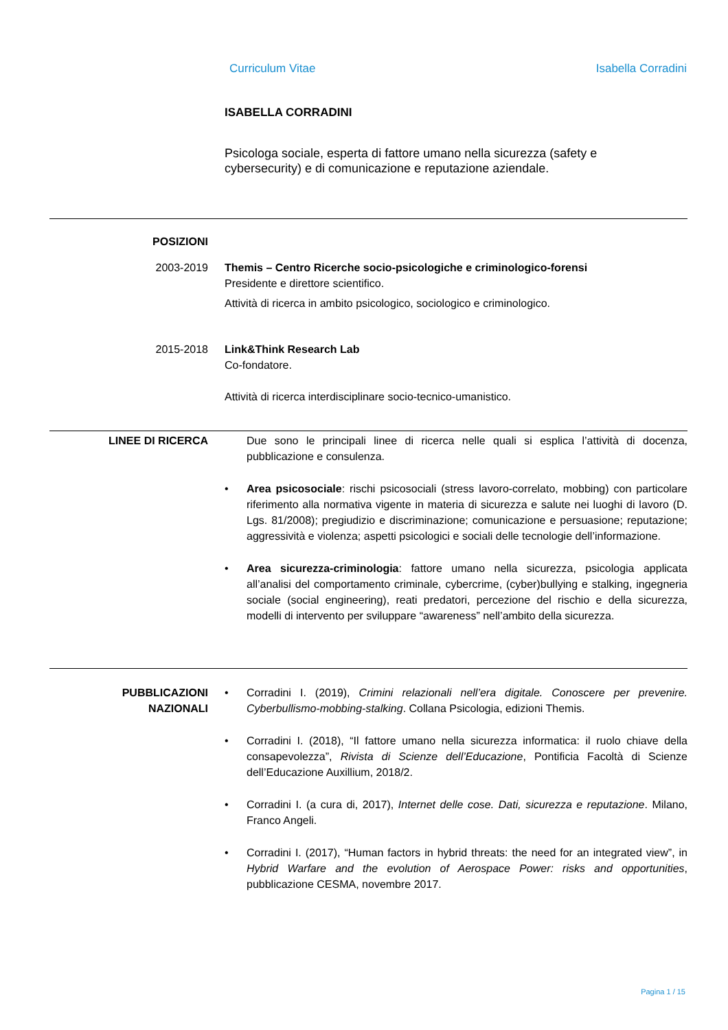Curriculum Vitae Isabella Corradini
ISABELLA CORRADINI
Psicologa sociale, esperta di fattore umano nella sicurezza (safety e
cybersecurity) e di comunicazione e reputazione aziendale.
POSIZIONI
2003-2019 Themis – Centro Ricerche socio-psicologiche e criminologico-forensi
Presidente e direttore scientifico.
Attività di ricerca in ambito psicologico, sociologico e criminologico.
2015-2018 Link&Think Research Lab
Co-fondatore.
Attività di ricerca interdisciplinare socio-tecnico-umanistico.
LINEE DI RICERCA Due sono le principali linee di ricerca nelle quali si esplica l’attività di docenza, pubblicazione e consulenza.
• Area psicosociale: rischi psicosociali (stress lavoro-correlato, mobbing) con particolare riferimento alla normativa vigente in materia di sicurezza e salute nei luoghi di lavoro (D. Lgs. 81/2008); pregiudizio e discriminazione; comunicazione e persuasione; reputazione; aggressività e violenza; aspetti psicologici e sociali delle tecnologie dell’informazione.
• Area sicurezza-criminologia: fattore umano nella sicurezza, psicologia applicata all’analisi del comportamento criminale, cybercrime, (cyber)bullying e stalking, ingegneria sociale (social engineering), reati predatori, percezione del rischio e della sicurezza, modelli di intervento per sviluppare “awareness” nell’ambito della sicurezza.
PUBBLICAZIONI
NAZIONALI
• Corradini I. (2019), Crimini relazionali nell’era digitale. Conoscere per prevenire. Cyberbullismo-mobbing-stalking. Collana Psicologia, edizioni Themis.
• Corradini I. (2018), “Il fattore umano nella sicurezza informatica: il ruolo chiave della consapevolezza”, Rivista di Scienze dell’Educazione, Pontificia Facoltà di Scienze dell’Educazione Auxillium, 2018/2.
• Corradini I. (a cura di, 2017), Internet delle cose. Dati, sicurezza e reputazione. Milano, Franco Angeli.
• Corradini I. (2017), “Human factors in hybrid threats: the need for an integrated view”, in Hybrid Warfare and the evolution of Aerospace Power: risks and opportunities, pubblicazione CESMA, novembre 2017.
Pagina 1 / 15